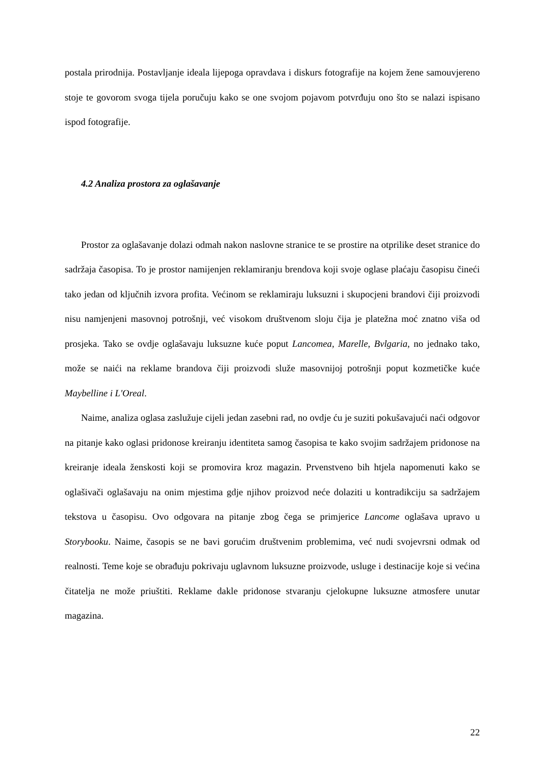postala prirodnija. Postavljanje ideala lijepoga opravdava i diskurs fotografije na kojem žene samouvjereno stoje te govorom svoga tijela poručuju kako se one svojom pojavom potvrđuju ono što se nalazi ispisano ispod fotografije.
4.2 Analiza prostora za oglašavanje
Prostor za oglašavanje dolazi odmah nakon naslovne stranice te se prostire na otprilike deset stranice do sadržaja časopisa. To je prostor namijenjen reklamiranju brendova koji svoje oglase plaćaju časopisu čineći tako jedan od ključnih izvora profita. Većinom se reklamiraju luksuzni i skupocjeni brandovi čiji proizvodi nisu namjenjeni masovnoj potrošnji, već visokom društvenom sloju čija je platežna moć znatno viša od prosjeka. Tako se ovdje oglašavaju luksuzne kuće poput Lancomea, Marelle, Bvlgaria, no jednako tako, može se naići na reklame brandova čiji proizvodi služe masovnijoj potrošnji poput kozmetičke kuće Maybelline i L'Oreal.
Naime, analiza oglasa zaslužuje cijeli jedan zasebni rad, no ovdje ću je suziti pokušavajući naći odgovor na pitanje kako oglasi pridonose kreiranju identiteta samog časopisa te kako svojim sadržajem pridonose na kreiranje ideala ženskosti koji se promovira kroz magazin. Prvenstveno bih htjela napomenuti kako se oglašivači oglašavaju na onim mjestima gdje njihov proizvod neće dolaziti u kontradikciju sa sadržajem tekstova u časopisu. Ovo odgovara na pitanje zbog čega se primjerice Lancome oglašava upravo u Storybooku. Naime, časopis se ne bavi gorućim društvenim problemima, već nudi svojevrsni odmak od realnosti. Teme koje se obrađuju pokrivaju uglavnom luksuzne proizvode, usluge i destinacije koje si većina čitatelja ne može priuštiti. Reklame dakle pridonose stvaranju cjelokupne luksuzne atmosfere unutar magazina.
22